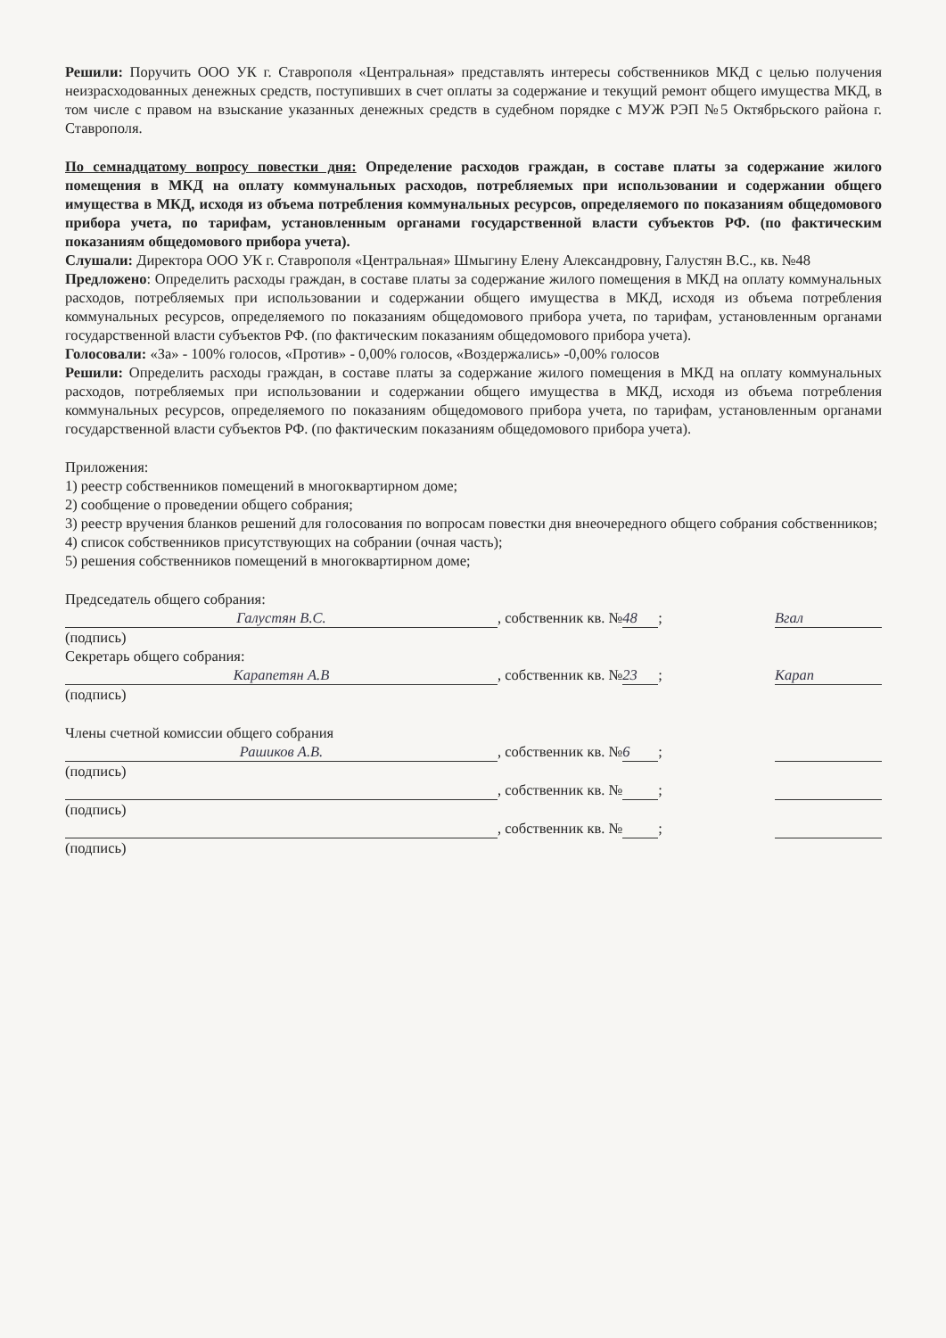Решили: Поручить ООО УК г. Ставрополя «Центральная» представлять интересы собственников МКД с целью получения неизрасходованных денежных средств, поступивших в счет оплаты за содержание и текущий ремонт общего имущества МКД, в том числе с правом на взыскание указанных денежных средств в судебном порядке с МУЖ РЭП №5 Октябрьского района г. Ставрополя.
По семнадцатому вопросу повестки дня: Определение расходов граждан, в составе платы за содержание жилого помещения в МКД на оплату коммунальных расходов, потребляемых при использовании и содержании общего имущества в МКД, исходя из объема потребления коммунальных ресурсов, определяемого по показаниям общедомового прибора учета, по тарифам, установленным органами государственной власти субъектов РФ. (по фактическим показаниям общедомового прибора учета).
Слушали: Директора ООО УК г. Ставрополя «Центральная» Шмыгину Елену Александровну, Галустян В.С., кв. №48
Предложено: Определить расходы граждан, в составе платы за содержание жилого помещения в МКД на оплату коммунальных расходов, потребляемых при использовании и содержании общего имущества в МКД, исходя из объема потребления коммунальных ресурсов, определяемого по показаниям общедомового прибора учета, по тарифам, установленным органами государственной власти субъектов РФ. (по фактическим показаниям общедомового прибора учета).
Голосовали: «За» - 100% голосов, «Против» - 0,00% голосов, «Воздержались» -0,00% голосов
Решили: Определить расходы граждан, в составе платы за содержание жилого помещения в МКД на оплату коммунальных расходов, потребляемых при использовании и содержании общего имущества в МКД, исходя из объема потребления коммунальных ресурсов, определяемого по показаниям общедомового прибора учета, по тарифам, установленным органами государственной власти субъектов РФ. (по фактическим показаниям общедомового прибора учета).
Приложения:
1) реестр собственников помещений в многоквартирном доме;
2) сообщение о проведении общего собрания;
3) реестр вручения бланков решений для голосования по вопросам повестки дня внеочередного общего собрания собственников;
4) список собственников присутствующих на собрании (очная часть);
5) решения собственников помещений в многоквартирном доме;
Председатель общего собрания:
Галустян В.С., собственник кв. № 48; Вгал
(подпись)
Секретарь общего собрания:
Карапетян А.В, собственник кв. № 23; Карап
(подпись)
Члены счетной комиссии общего собрания
Рашиков А.В., собственник кв. № 6;
(подпись)
, собственник кв. № ;
(подпись)
, собственник кв. № ;
(подпись)